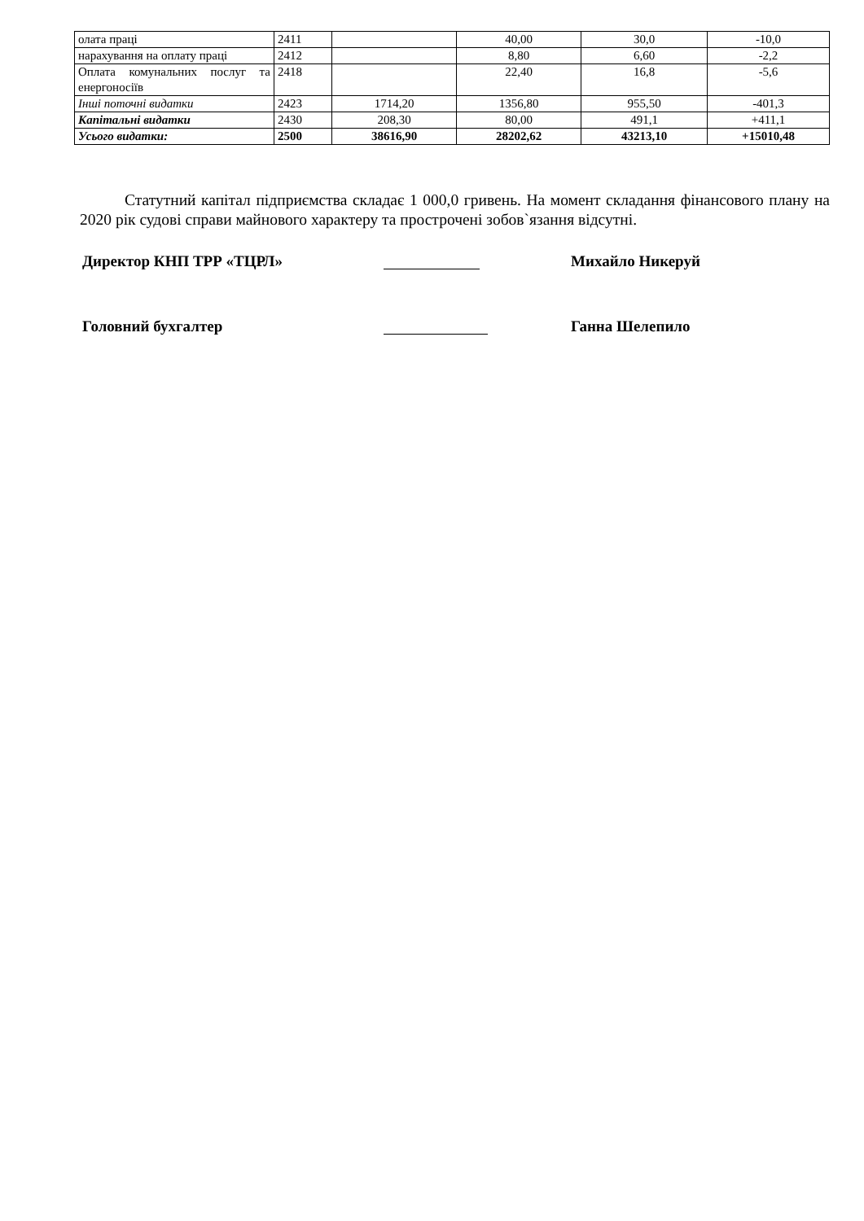| олата праці | 2411 | | 40,00 | 30,0 | -10,0 |
| нарахування на оплату праці | 2412 | | 8,80 | 6,60 | -2,2 |
| Оплата комунальних послуг та енергоносіїв | 2418 | | 22,40 | 16,8 | -5,6 |
| Інші поточні видатки | 2423 | 1714,20 | 1356,80 | 955,50 | -401,3 |
| Капітальні видатки | 2430 | 208,30 | 80,00 | 491,1 | +411,1 |
| Усього видатки: | 2500 | 38616,90 | 28202,62 | 43213,10 | +15010,48 |
Статутний капітал підприємства складає 1 000,0 гривень. На момент складання фінансового плану на 2020 рік судові справи майнового характеру та прострочені зобов`язання відсутні.
Директор КНП ТРР «ТЦРЛ» Михайло Никеруй
Головний бухгалтер Ганна Шелепило